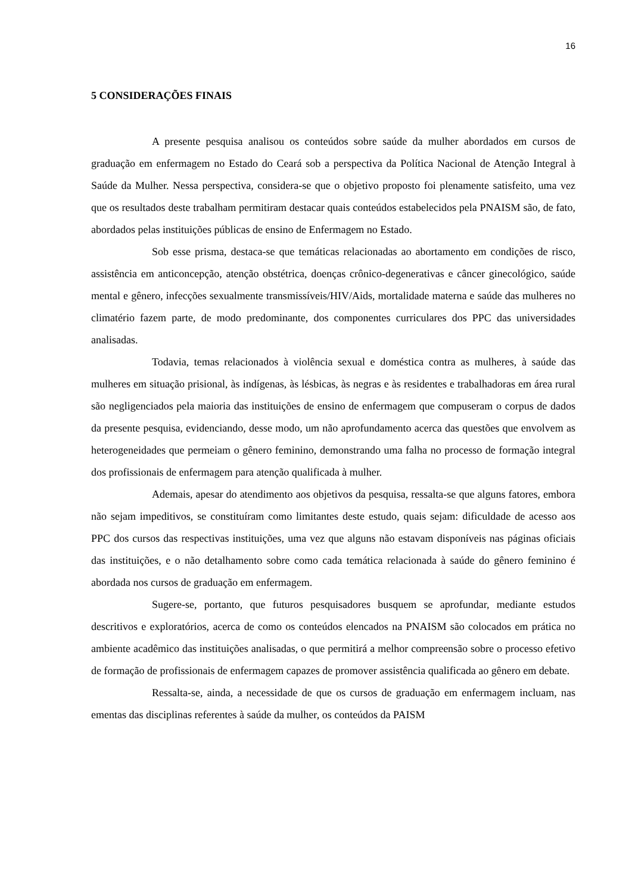16
5 CONSIDERAÇÕES FINAIS
A presente pesquisa analisou os conteúdos sobre saúde da mulher abordados em cursos de graduação em enfermagem no Estado do Ceará sob a perspectiva da Política Nacional de Atenção Integral à Saúde da Mulher. Nessa perspectiva, considera-se que o objetivo proposto foi plenamente satisfeito, uma vez que os resultados deste trabalham permitiram destacar quais conteúdos estabelecidos pela PNAISM são, de fato, abordados pelas instituições públicas de ensino de Enfermagem no Estado.
Sob esse prisma, destaca-se que temáticas relacionadas ao abortamento em condições de risco, assistência em anticoncepção, atenção obstétrica, doenças crônico-degenerativas e câncer ginecológico, saúde mental e gênero, infecções sexualmente transmissíveis/HIV/Aids, mortalidade materna e saúde das mulheres no climatério fazem parte, de modo predominante, dos componentes curriculares dos PPC das universidades analisadas.
Todavia, temas relacionados à violência sexual e doméstica contra as mulheres, à saúde das mulheres em situação prisional, às indígenas, às lésbicas, às negras e às residentes e trabalhadoras em área rural são negligenciados pela maioria das instituições de ensino de enfermagem que compuseram o corpus de dados da presente pesquisa, evidenciando, desse modo, um não aprofundamento acerca das questões que envolvem as heterogeneidades que permeiam o gênero feminino, demonstrando uma falha no processo de formação integral dos profissionais de enfermagem para atenção qualificada à mulher.
Ademais, apesar do atendimento aos objetivos da pesquisa, ressalta-se que alguns fatores, embora não sejam impeditivos, se constituíram como limitantes deste estudo, quais sejam: dificuldade de acesso aos PPC dos cursos das respectivas instituições, uma vez que alguns não estavam disponíveis nas páginas oficiais das instituições, e o não detalhamento sobre como cada temática relacionada à saúde do gênero feminino é abordada nos cursos de graduação em enfermagem.
Sugere-se, portanto, que futuros pesquisadores busquem se aprofundar, mediante estudos descritivos e exploratórios, acerca de como os conteúdos elencados na PNAISM são colocados em prática no ambiente acadêmico das instituições analisadas, o que permitirá a melhor compreensão sobre o processo efetivo de formação de profissionais de enfermagem capazes de promover assistência qualificada ao gênero em debate.
Ressalta-se, ainda, a necessidade de que os cursos de graduação em enfermagem incluam, nas ementas das disciplinas referentes à saúde da mulher, os conteúdos da PAISM